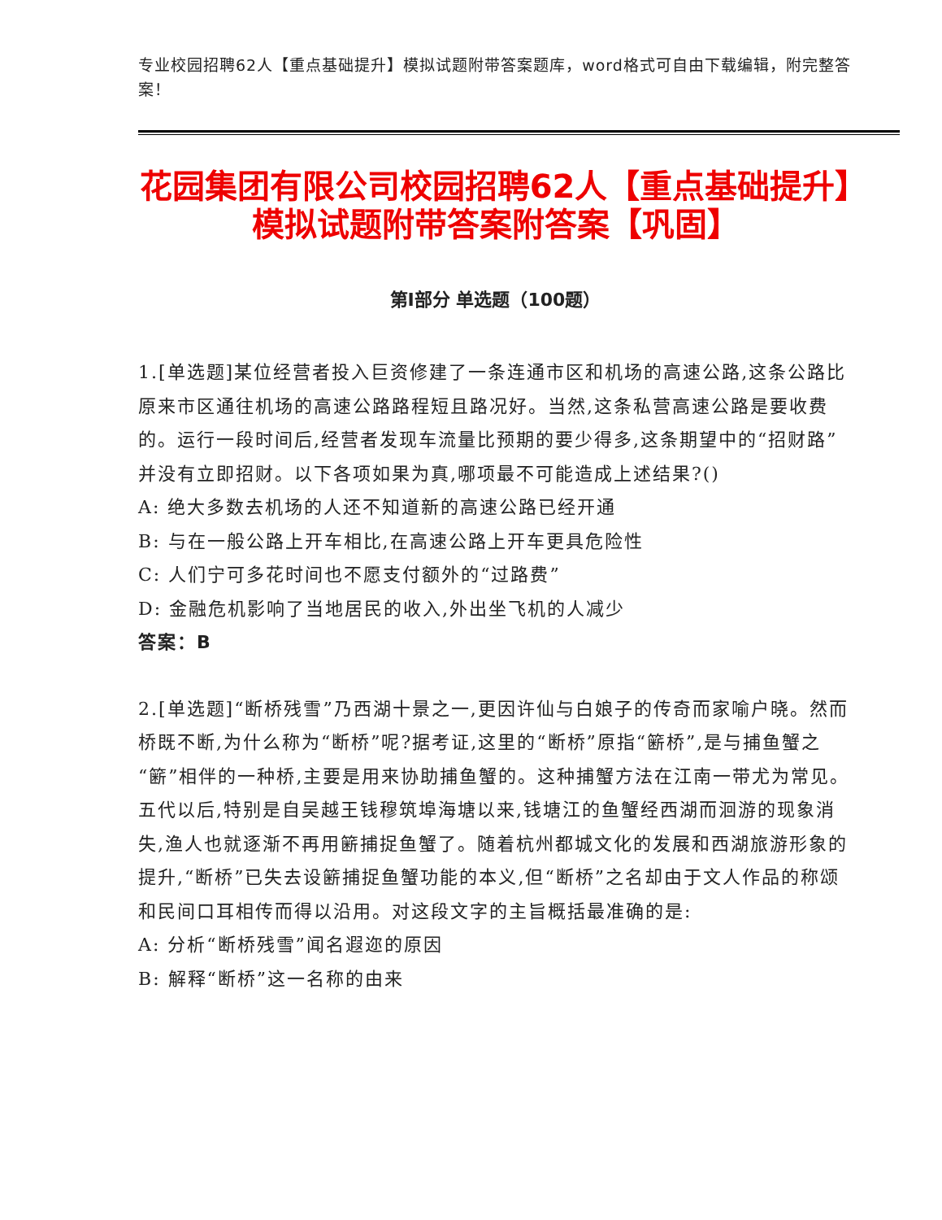专业校园招聘62人【重点基础提升】模拟试题附带答案题库，word格式可自由下载编辑，附完整答案！
花园集团有限公司校园招聘62人【重点基础提升】模拟试题附带答案附答案【巩固】
第I部分 单选题（100题）
1.[单选题]某位经营者投入巨资修建了一条连通市区和机场的高速公路,这条公路比原来市区通往机场的高速公路路程短且路况好。当然,这条私营高速公路是要收费的。运行一段时间后,经营者发现车流量比预期的要少得多,这条期望中的“招财路”并没有立即招财。以下各项如果为真,哪项最不可能造成上述结果?()
A: 绝大多数去机场的人还不知道新的高速公路已经开通
B: 与在一般公路上开车相比,在高速公路上开车更具危险性
C: 人们宁可多花时间也不愿支付额外的“过路费”
D: 金融危机影响了当地居民的收入,外出坐飞机的人减少
答案：B
2.[单选题]“断桥残雪”乃西湖十景之一,更因许仙与白娘子的传奇而家喻户晓。然而桥既不断,为什么称为“断桥”呢?据考证,这里的“断桥”原指“簖桥”,是与捕鱼蟹之“簖”相伴的一种桥,主要是用来协助捕鱼蟹的。这种捕蟹方法在江南一带尤为常见。五代以后,特别是自吴越王钱穆筑埠海塘以来,钱塘江的鱼蟹经西湖而洄游的现象消失,渔人也就逐渐不再用簖捕捉鱼蟹了。随着杭州都城文化的发展和西湖旅游形象的提升,“断桥”已失去设簖捕捉鱼蟹功能的本义,但“断桥”之名却由于文人作品的称颂和民间口耳相传而得以沿用。对这段文字的主旨概括最准确的是:
A: 分析“断桥残雪”闻名遐迩的原因
B: 解释“断桥”这一名称的由来